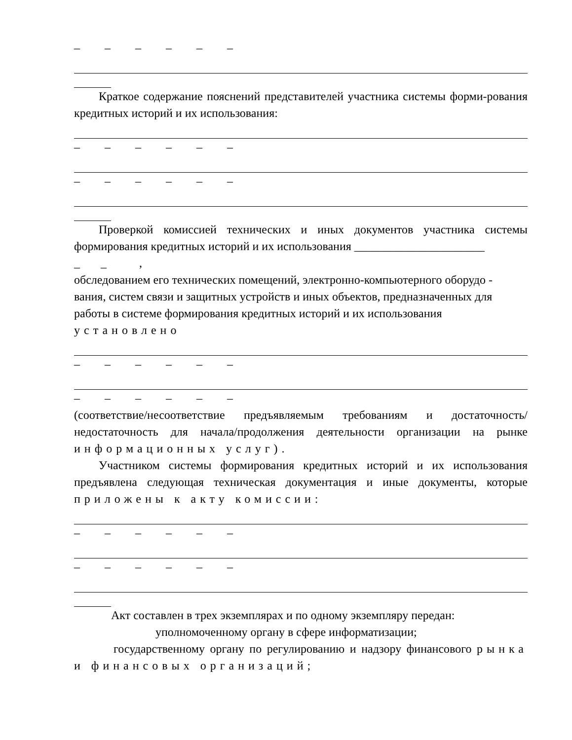– – – – – –
Краткое содержание пояснений представителей участника системы форми-рования кредитных историй и их использования:
– – – – – –
– – – – – –
Проверкой комиссией технических и иных документов участника системы формирования кредитных историй и их использования ______________________
_ _ ,
обследованием его технических помещений, электронно-компьютерного оборудо -
вания, систем связи и защитных устройств и иных объектов, предназначенных для работы в системе формирования кредитных историй и их использования
установлено
– – – – – –
– – – – – –
(соответствие/несоответствие предъявляемым требованиям и достаточность/ недостаточность для начала/продолжения деятельности организации на рынке информационных услуг).
Участником системы формирования кредитных историй и их использования предъявлена следующая техническая документация и иные документы, которые приложены к акту комиссии:
– – – – – –
– – – – – –
Акт составлен в трех экземплярах и по одному экземпляру передан:
уполномоченному органу в сфере информатизации;
государственному органу по регулированию и надзору финансового рынка и финансовых организаций;